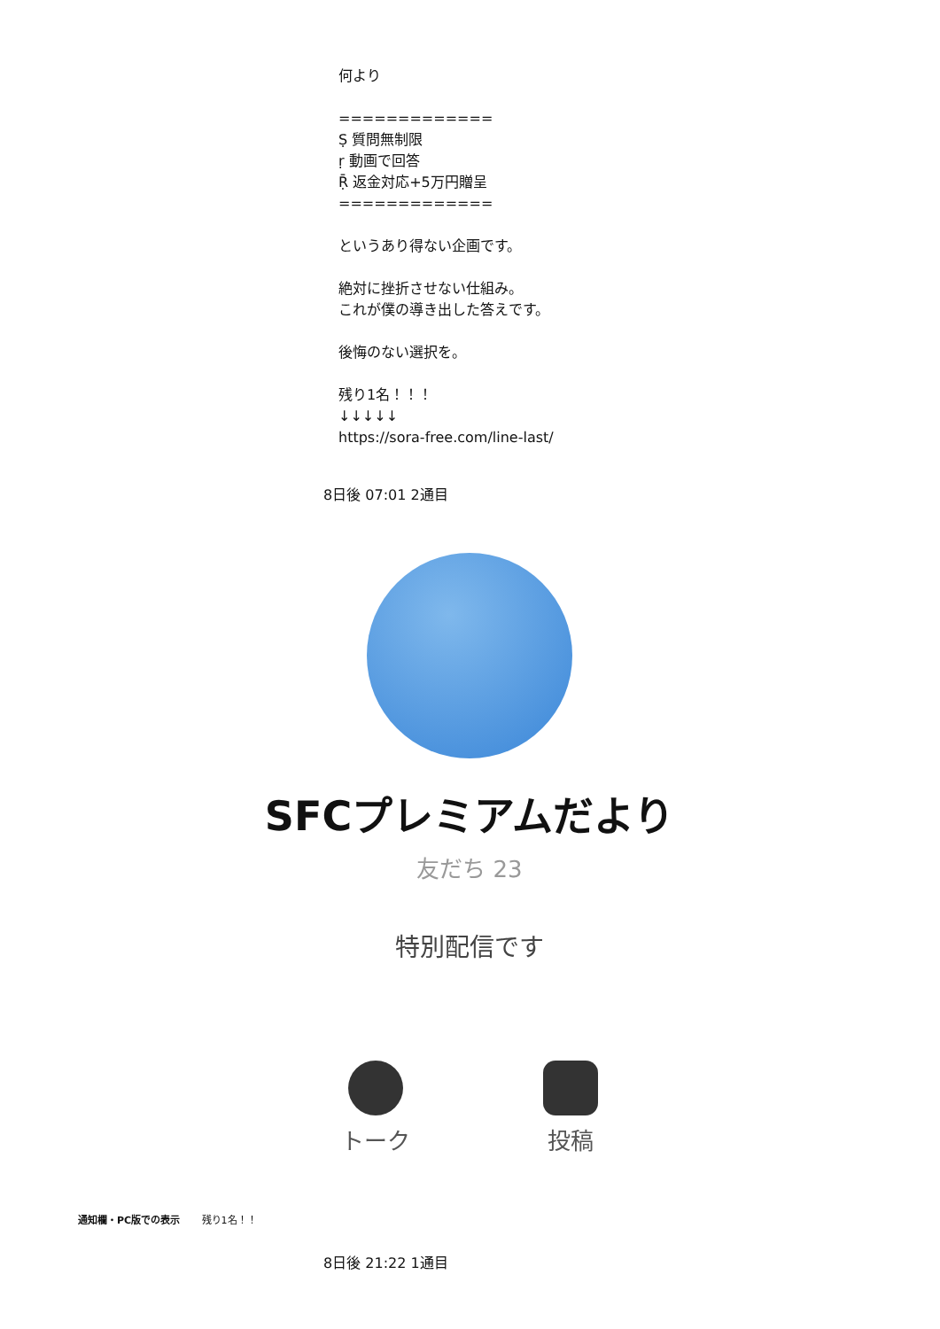何より
=============
Ṣ 質問無制限
ṛ 動画で回答
Ṝ 返金対応+5万円贈呈
=============
というあり得ない企画です。
絶対に挫折させない仕組み。
これが僕の導き出した答えです。
後悔のない選択を。
残り1名！！！
↓↓↓↓↓
https://sora-free.com/line-last/
8日後 07:01 2通目
SFCプレミアムだより
友だち 23
特別配信です
トーク 投稿
通知欄・PC版での表示 残り1名！！
8日後 21:22 1通目